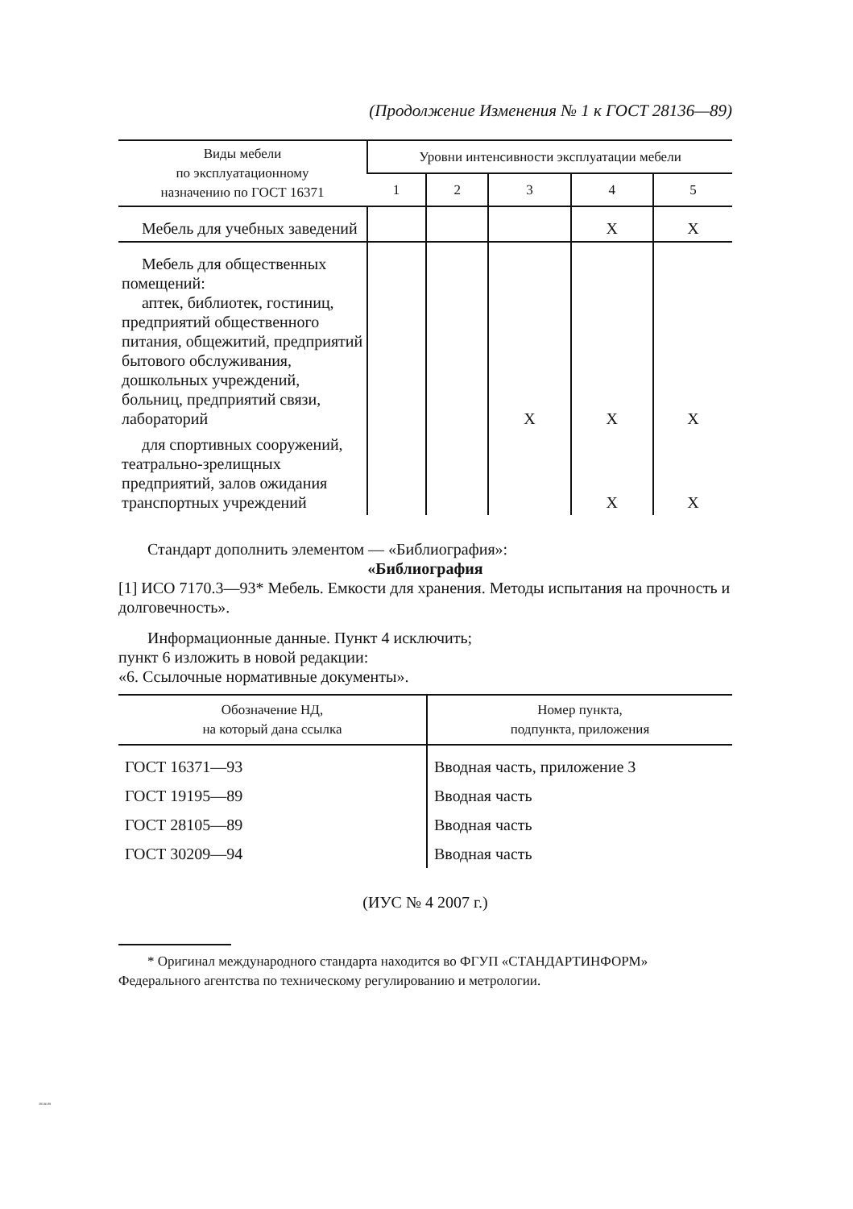(Продолжение Изменения № 1 к ГОСТ 28136—89)
| Виды мебели по эксплуатационному назначению по ГОСТ 16371 | Уровни интенсивности эксплуатации мебели | | | | |
| --- | --- | --- | --- | --- | --- |
| | 1 | 2 | 3 | 4 | 5 |
| Мебель для учебных заведений | | | | X | X |
| Мебель для общественных помещений: аптек, библиотек, гостиниц, предприятий общественного питания, общежитий, предприятий бытового обслуживания, дошкольных учреждений, больниц, предприятий связи, лабораторий | | | X | X | X |
| для спортивных сооружений, театрально-зрелищных предприятий, залов ожидания транспортных учреждений | | | | X | X |
Стандарт дополнить элементом — «Библиография»:
«Библиография
[1] ИСО 7170.3—93* Мебель. Емкости для хранения. Методы испытания на прочность и долговечность».
Информационные данные. Пункт 4 исключить;
пункт 6 изложить в новой редакции:
«6. Ссылочные нормативные документы».
| Обозначение НД, на который дана ссылка | Номер пункта, подпункта, приложения |
| --- | --- |
| ГОСТ 16371—93 | Вводная часть, приложение 3 |
| ГОСТ 19195—89 | Вводная часть |
| ГОСТ 28105—89 | Вводная часть |
| ГОСТ 30209—94 | Вводная часть |
(ИУС № 4 2007 г.)
* Оригинал международного стандарта находится во ФГУП «СТАНДАРТИНФОРМ» Федерального агентства по техническому регулированию и метрологии.
28136-89